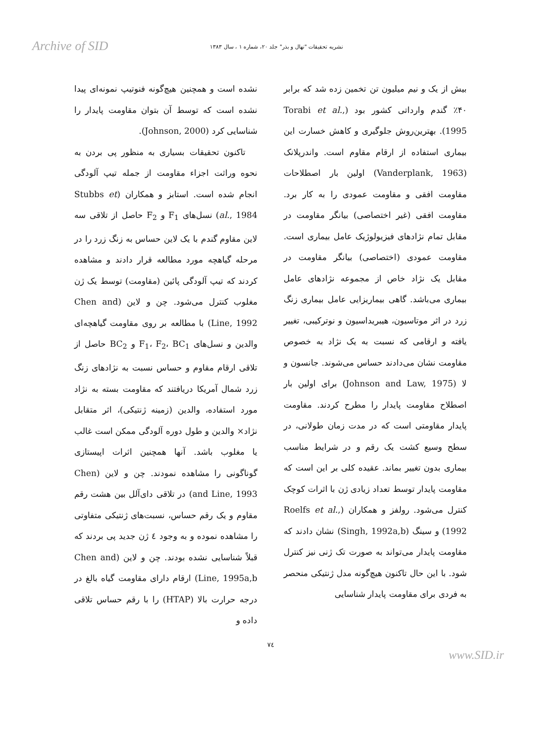Archive of SID
نشریه تحقیقات "نهال و بذر" جلد ۲۰، شماره ۱ ، سال ۱۳۸۳
بیش از یک و نیم میلیون تن تخمین زده شد که برابر ۴۰٪ گندم وارداتی کشور بود (Torabi et al., 1995). بهترین‌روش جلوگیری و کاهش خسارت این بیماری استفاده از ارقام مقاوم است. واندرپلانک (Vanderplank, 1963) اولین بار اصطلاحات مقاومت افقی و مقاومت عمودی را به کار برد. مقاومت افقی (غیر اختصاصی) بیانگر مقاومت در مقابل تمام نژادهای فیزیولوژیک عامل بیماری است. مقاومت عمودی (اختصاصی) بیانگر مقاومت در مقابل یک نژاد خاص از مجموعه نژادهای عامل بیماری می‌باشد. گاهی بیماریزایی عامل بیماری زنگ زرد در اثر موتاسیون، هیبریداسیون و نوترکیبی، تغییر یافته و ارقامی که نسبت به یک نژاد به خصوص مقاومت نشان می‌دادند حساس می‌شوند. جانسون و لا (Johnson and Law, 1975) برای اولین بار اصطلاح مقاومت پایدار را مطرح کردند. مقاومت پایدار مقاومتی است که در مدت زمان طولانی، در سطح وسیع کشت یک رقم و در شرایط مناسب بیماری بدون تغییر بماند. عقیده کلی بر این است که مقاومت پایدار توسط تعداد زیادی ژن با اثرات کوچک کنترل می‌شود. رولفز و همکاران (Roelfs et al., 1992) و سینگ (Singh, 1992a,b) نشان دادند که مقاومت پایدار می‌تواند به صورت تک ژنی نیز کنترل شود. با این حال تاکنون هیچ‌گونه مدل ژنتیکی منحصر به فردی برای مقاومت پایدار شناسایی
نشده است و همچنین هیچ‌گونه فنوتیپ نمونه‌ای پیدا نشده است که توسط آن بتوان مقاومت پایدار را شناسایی کرد (Johnson, 2000).
تاکنون تحقیقات بسیاری به منظور پی بردن به نحوه وراثت اجزاء مقاومت از جمله تیپ آلودگی انجام شده است. استابز و همکاران (Stubbs et al., 1984) نسل‌های F<sub>1</sub> و F<sub>2</sub> حاصل از تلاقی سه لاین مقاوم گندم با یک لاین حساس به زنگ زرد را در مرحله گیاهچه مورد مطالعه قرار دادند و مشاهده کردند که تیپ آلودگی پائین (مقاومت) توسط یک ژن مغلوب کنترل می‌شود. چن و لاین (Chen and Line, 1992) با مطالعه بر روی مقاومت گیاهچه‌ای والدین و نسل‌های F<sub>1</sub>، F<sub>2</sub>، BC<sub>1</sub> و BC<sub>2</sub> حاصل از تلاقی ارقام مقاوم و حساس نسبت به نژادهای زنگ زرد شمال آمریکا دریافتند که مقاومت بسته به نژاد مورد استفاده، والدین (زمینه ژنتیکی)، اثر متقابل نژاد× والدین و طول دوره آلودگی ممکن است غالب یا مغلوب باشد. آنها همچنین اثرات اپیستازی گوناگونی را مشاهده نمودند. چن و لاین (Chen and Line, 1993) در تلاقی دای‌آلل بین هشت رقم مقاوم و یک رقم حساس، نسبت‌های ژنتیکی متفاوتی را مشاهده نموده و به وجود ٤ ژن جدید پی بردند که قبلاً شناسایی نشده بودند. چن و لاین (Chen and Line, 1995a,b) ارقام دارای مقاومت گیاه بالغ در درجه حرارت بالا (HTAP) را با رقم حساس تلاقی داده و
٧٤
www.SID.ir